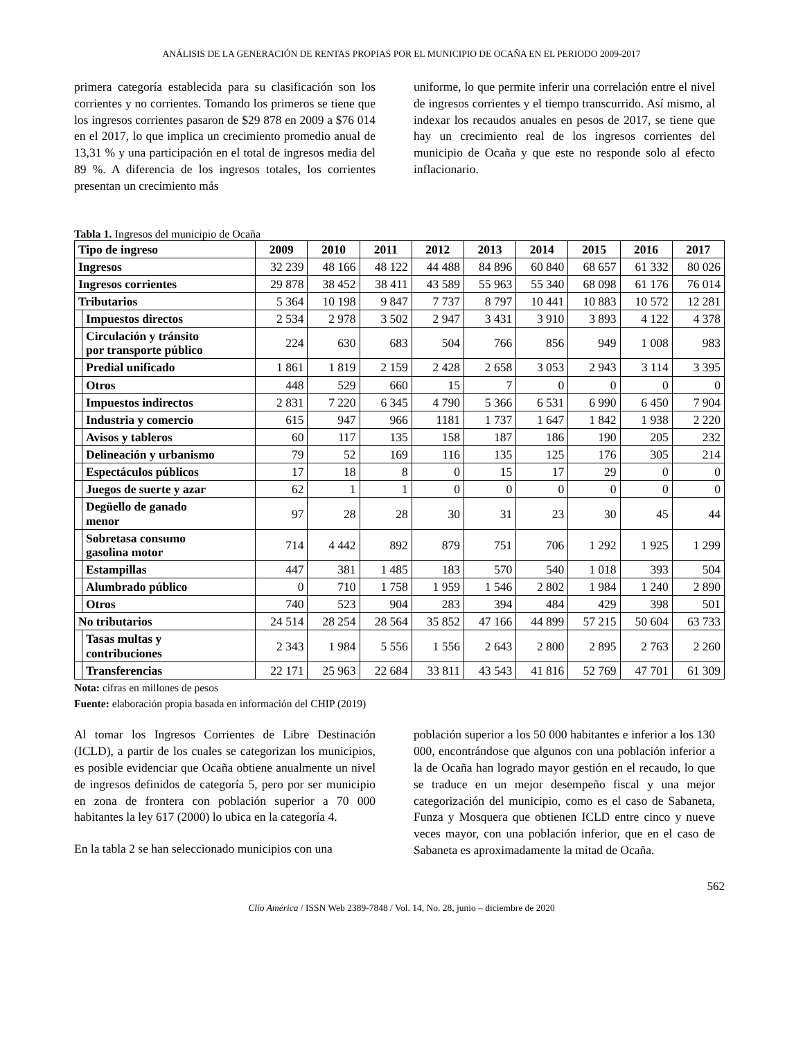ANÁLISIS DE LA GENERACIÓN DE RENTAS PROPIAS POR EL MUNICIPIO DE OCAÑA EN EL PERIODO 2009-2017
primera categoría establecida para su clasificación son los corrientes y no corrientes. Tomando los primeros se tiene que los ingresos corrientes pasaron de $29 878 en 2009 a $76 014 en el 2017, lo que implica un crecimiento promedio anual de 13,31 % y una participación en el total de ingresos media del 89 %. A diferencia de los ingresos totales, los corrientes presentan un crecimiento más
uniforme, lo que permite inferir una correlación entre el nivel de ingresos corrientes y el tiempo transcurrido. Así mismo, al indexar los recaudos anuales en pesos de 2017, se tiene que hay un crecimiento real de los ingresos corrientes del municipio de Ocaña y que este no responde solo al efecto inflacionario.
Tabla 1. Ingresos del municipio de Ocaña
| Tipo de ingreso | | 2009 | 2010 | 2011 | 2012 | 2013 | 2014 | 2015 | 2016 | 2017 |
| --- | --- | --- | --- | --- | --- | --- | --- | --- | --- | --- |
| Ingresos | | 32 239 | 48 166 | 48 122 | 44 488 | 84 896 | 60 840 | 68 657 | 61 332 | 80 026 |
| Ingresos corrientes | | 29 878 | 38 452 | 38 411 | 43 589 | 55 963 | 55 340 | 68 098 | 61 176 | 76 014 |
| Tributarios | | 5 364 | 10 198 | 9 847 | 7 737 | 8 797 | 10 441 | 10 883 | 10 572 | 12 281 |
| | Impuestos directos | 2 534 | 2 978 | 3 502 | 2 947 | 3 431 | 3 910 | 3 893 | 4 122 | 4 378 |
| | Circulación y tránsito por transporte público | 224 | 630 | 683 | 504 | 766 | 856 | 949 | 1 008 | 983 |
| | Predial unificado | 1 861 | 1 819 | 2 159 | 2 428 | 2 658 | 3 053 | 2 943 | 3 114 | 3 395 |
| | Otros | 448 | 529 | 660 | 15 | 7 | 0 | 0 | 0 | 0 |
| | Impuestos indirectos | 2 831 | 7 220 | 6 345 | 4 790 | 5 366 | 6 531 | 6 990 | 6 450 | 7 904 |
| | Industria y comercio | 615 | 947 | 966 | 1181 | 1 737 | 1 647 | 1 842 | 1 938 | 2 220 |
| | Avisos y tableros | 60 | 117 | 135 | 158 | 187 | 186 | 190 | 205 | 232 |
| | Delineación y urbanismo | 79 | 52 | 169 | 116 | 135 | 125 | 176 | 305 | 214 |
| | Espectáculos públicos | 17 | 18 | 8 | 0 | 15 | 17 | 29 | 0 | 0 |
| | Juegos de suerte y azar | 62 | 1 | 1 | 0 | 0 | 0 | 0 | 0 | 0 |
| | Degüello de ganado menor | 97 | 28 | 28 | 30 | 31 | 23 | 30 | 45 | 44 |
| | Sobretasa consumo gasolina motor | 714 | 4 442 | 892 | 879 | 751 | 706 | 1 292 | 1 925 | 1 299 |
| | Estampillas | 447 | 381 | 1 485 | 183 | 570 | 540 | 1 018 | 393 | 504 |
| | Alumbrado público | 0 | 710 | 1 758 | 1 959 | 1 546 | 2 802 | 1 984 | 1 240 | 2 890 |
| | Otros | 740 | 523 | 904 | 283 | 394 | 484 | 429 | 398 | 501 |
| No tributarios | | 24 514 | 28 254 | 28 564 | 35 852 | 47 166 | 44 899 | 57 215 | 50 604 | 63 733 |
| | Tasas multas y contribuciones | 2 343 | 1 984 | 5 556 | 1 556 | 2 643 | 2 800 | 2 895 | 2 763 | 2 260 |
| | Transferencias | 22 171 | 25 963 | 22 684 | 33 811 | 43 543 | 41 816 | 52 769 | 47 701 | 61 309 |
Nota: cifras en millones de pesos
Fuente: elaboración propia basada en información del CHIP (2019)
Al tomar los Ingresos Corrientes de Libre Destinación (ICLD), a partir de los cuales se categorizan los municipios, es posible evidenciar que Ocaña obtiene anualmente un nivel de ingresos definidos de categoría 5, pero por ser municipio en zona de frontera con población superior a 70 000 habitantes la ley 617 (2000) lo ubica en la categoría 4.
En la tabla 2 se han seleccionado municipios con una
población superior a los 50 000 habitantes e inferior a los 130 000, encontrándose que algunos con una población inferior a la de Ocaña han logrado mayor gestión en el recaudo, lo que se traduce en un mejor desempeño fiscal y una mejor categorización del municipio, como es el caso de Sabaneta, Funza y Mosquera que obtienen ICLD entre cinco y nueve veces mayor, con una población inferior, que en el caso de Sabaneta es aproximadamente la mitad de Ocaña.
562
Clío América / ISSN Web 2389-7848 / Vol. 14, No. 28, junio – diciembre de 2020